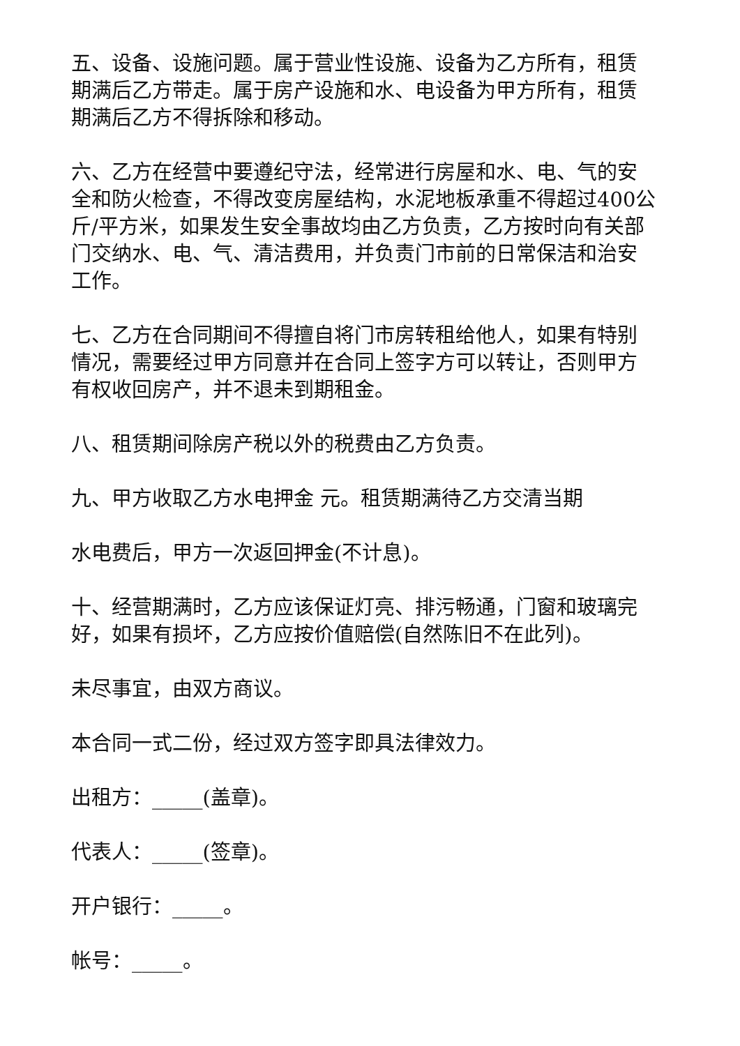五、设备、设施问题。属于营业性设施、设备为乙方所有，租赁期满后乙方带走。属于房产设施和水、电设备为甲方所有，租赁期满后乙方不得拆除和移动。
六、乙方在经营中要遵纪守法，经常进行房屋和水、电、气的安全和防火检查，不得改变房屋结构，水泥地板承重不得超过400公斤/平方米，如果发生安全事故均由乙方负责，乙方按时向有关部门交纳水、电、气、清洁费用，并负责门市前的日常保洁和治安工作。
七、乙方在合同期间不得擅自将门市房转租给他人，如果有特别情况，需要经过甲方同意并在合同上签字方可以转让，否则甲方有权收回房产，并不退未到期租金。
八、租赁期间除房产税以外的税费由乙方负责。
九、甲方收取乙方水电押金 元。租赁期满待乙方交清当期
水电费后，甲方一次返回押金(不计息)。
十、经营期满时，乙方应该保证灯亮、排污畅通，门窗和玻璃完好，如果有损坏，乙方应按价值赔偿(自然陈旧不在此列)。
未尽事宜，由双方商议。
本合同一式二份，经过双方签字即具法律效力。
出租方：_____(盖章)。
代表人：_____(签章)。
开户银行：_____。
帐号：_____。